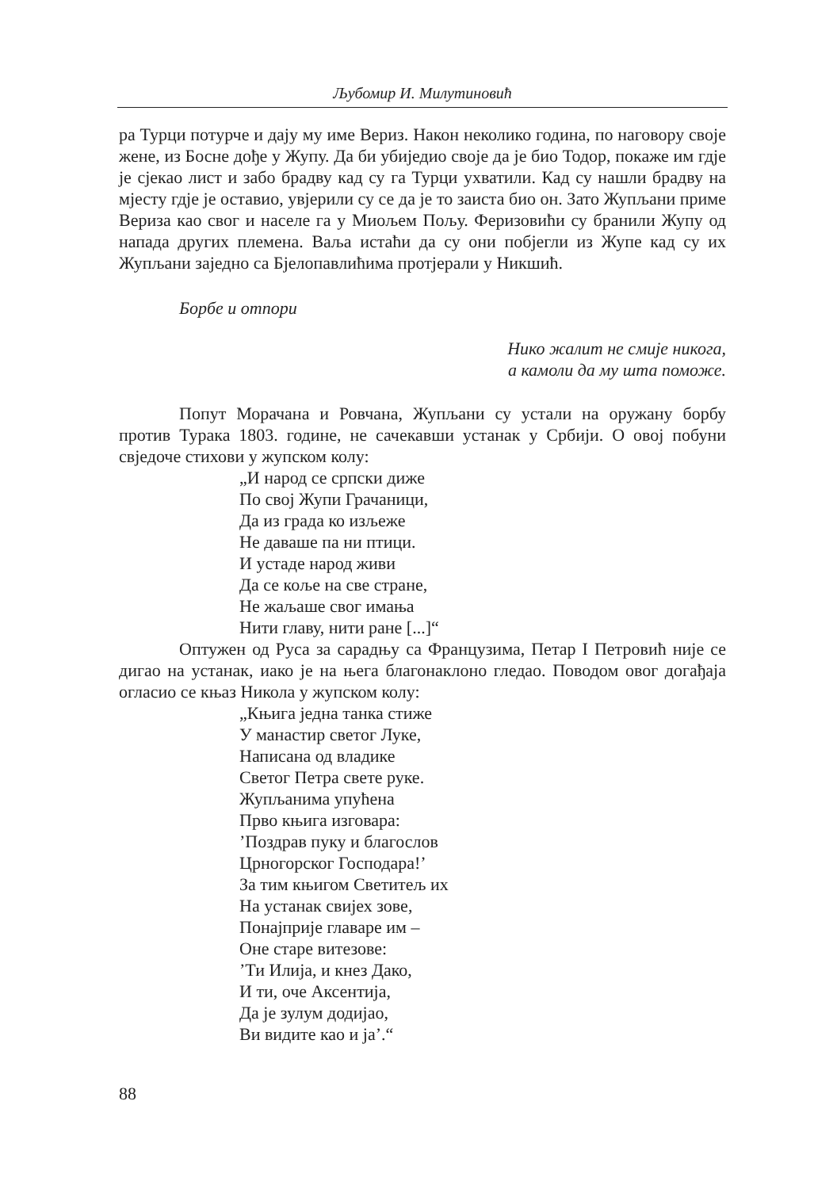Љубомир И. Милутиновић
ра Турци потурче и дају му име Вериз. Након неколико година, по нагово­ру своје жене, из Босне дође у Жупу. Да би убиједио своје да је био Тодор, покаже им гдје је сјекао лист и забо брадву кад су га Турци ухватили. Кад су нашли брадву на мјесту гдје је оставио, увјерили су се да је то заиста био он. Зато Жупљани приме Вериза као свог и населе га у Миољем Пољу. Феризовићи су бранили Жупу од напада других племена. Ваља истаћи да су они побјегли из Жупе кад су их Жупљани заједно са Бјелопавлићима протјерали у Никшић.
Борбе и отпори
Нико жалит не смије никога,
а камоли да му шта поможе.
Попут Морачана и Ровчана, Жупљани су устали на оружану борбу против Турака 1803. године, не сачекавши устанак у Србији. О овој побуни свједоче стихови у жупском колу:
„И народ се српски диже
По свој Жупи Грачаници,
Да из града ко изљеже
Не даваше па ни птици.
И устаде народ живи
Да се коље на све стране,
Не жаљаше свог имања
Нити главу, нити ране [...]“
Оптужен од Руса за сарадњу са Французима, Петар I Петровић није се дигао на устанак, иако је на њега благонаклоно гледао. Поводом овог до­гађаја огласио се књаз Никола у жупском колу:
„Књига једна танка стиже
У манастир светог Луке,
Написана од владике
Светог Петра свете руке.
Жупљанима упућена
Прво књига изговара:
’Поздрав пуку и благослов
Црногорског Господара!’
За тим књигом Светитељ их
На устанак свијех зове,
Понајприје главаре им –
Оне старе витезове:
’Ти Илија, и кнез Дако,
И ти, оче Аксентија,
Да је зулум додијао,
Ви видите као и ја’.“
88